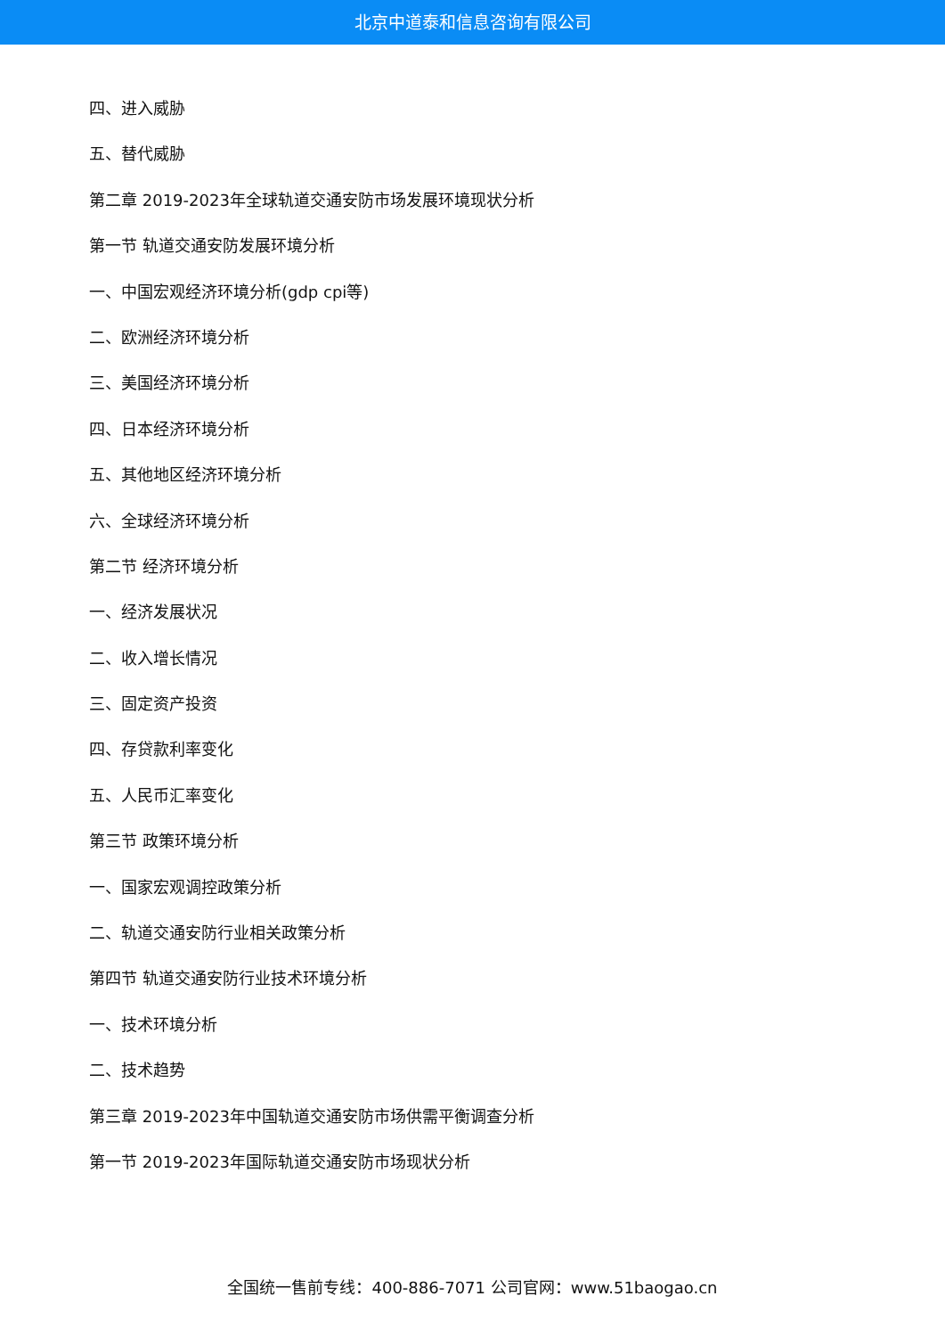北京中道泰和信息咨询有限公司
四、进入威胁
五、替代威胁
第二章 2019-2023年全球轨道交通安防市场发展环境现状分析
第一节 轨道交通安防发展环境分析
一、中国宏观经济环境分析(gdp cpi等)
二、欧洲经济环境分析
三、美国经济环境分析
四、日本经济环境分析
五、其他地区经济环境分析
六、全球经济环境分析
第二节 经济环境分析
一、经济发展状况
二、收入增长情况
三、固定资产投资
四、存贷款利率变化
五、人民币汇率变化
第三节 政策环境分析
一、国家宏观调控政策分析
二、轨道交通安防行业相关政策分析
第四节 轨道交通安防行业技术环境分析
一、技术环境分析
二、技术趋势
第三章 2019-2023年中国轨道交通安防市场供需平衡调查分析
第一节 2019-2023年国际轨道交通安防市场现状分析
全国统一售前专线：400-886-7071 公司官网：www.51baogao.cn